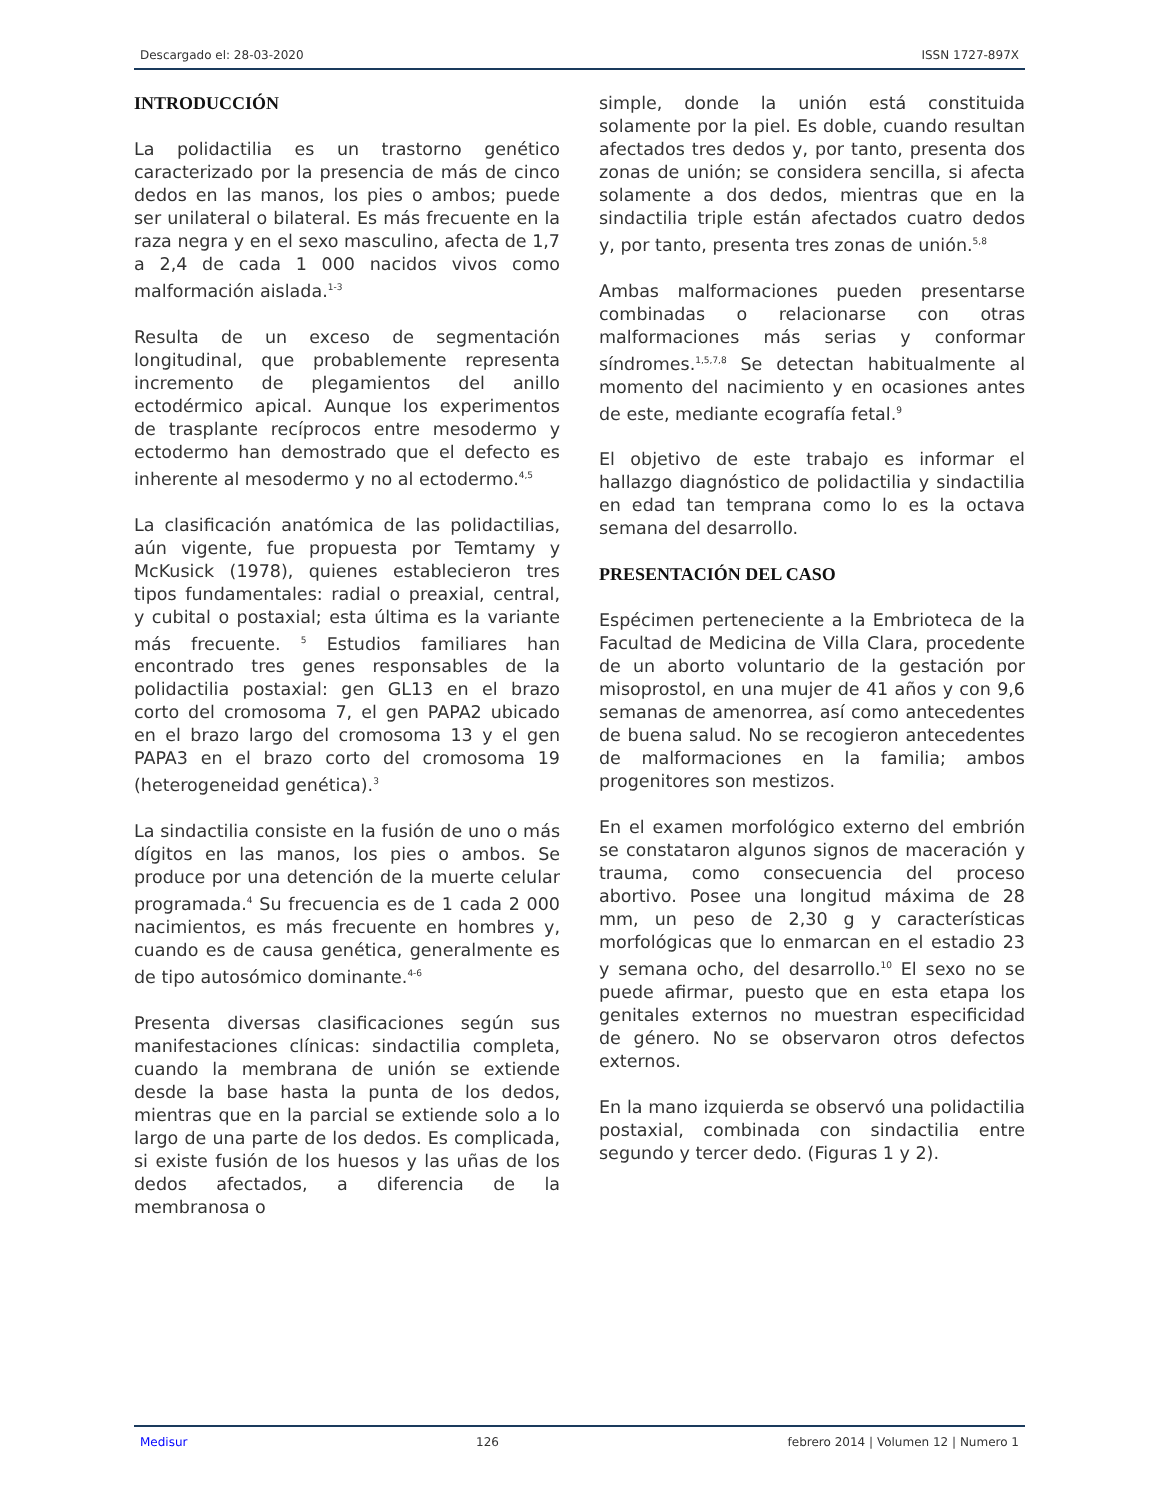Descargado el: 28-03-2020 ISSN 1727-897X
INTRODUCCIÓN
La polidactilia es un trastorno genético caracterizado por la presencia de más de cinco dedos en las manos, los pies o ambos; puede ser unilateral o bilateral. Es más frecuente en la raza negra y en el sexo masculino, afecta de 1,7 a 2,4 de cada 1 000 nacidos vivos como malformación aislada.<sup>1-3</sup>
Resulta de un exceso de segmentación longitudinal, que probablemente representa incremento de plegamientos del anillo ectodérmico apical. Aunque los experimentos de trasplante recíprocos entre mesodermo y ectodermo han demostrado que el defecto es inherente al mesodermo y no al ectodermo.<sup>4,5</sup>
La clasificación anatómica de las polidactilias, aún vigente, fue propuesta por Temtamy y McKusick (1978), quienes establecieron tres tipos fundamentales: radial o preaxial, central, y cubital o postaxial; esta última es la variante más frecuente. <sup>5</sup> Estudios familiares han encontrado tres genes responsables de la polidactilia postaxial: gen GL13 en el brazo corto del cromosoma 7, el gen PAPA2 ubicado en el brazo largo del cromosoma 13 y el gen PAPA3 en el brazo corto del cromosoma 19 (heterogeneidad genética).<sup>3</sup>
La sindactilia consiste en la fusión de uno o más dígitos en las manos, los pies o ambos. Se produce por una detención de la muerte celular programada.<sup>4</sup> Su frecuencia es de 1 cada 2 000 nacimientos, es más frecuente en hombres y, cuando es de causa genética, generalmente es de tipo autosómico dominante.<sup>4-6</sup>
Presenta diversas clasificaciones según sus manifestaciones clínicas: sindactilia completa, cuando la membrana de unión se extiende desde la base hasta la punta de los dedos, mientras que en la parcial se extiende solo a lo largo de una parte de los dedos. Es complicada, si existe fusión de los huesos y las uñas de los dedos afectados, a diferencia de la membranosa o
simple, donde la unión está constituida solamente por la piel. Es doble, cuando resultan afectados tres dedos y, por tanto, presenta dos zonas de unión; se considera sencilla, si afecta solamente a dos dedos, mientras que en la sindactilia triple están afectados cuatro dedos y, por tanto, presenta tres zonas de unión.<sup>5,8</sup>
Ambas malformaciones pueden presentarse combinadas o relacionarse con otras malformaciones más serias y conformar síndromes.<sup>1,5,7,8</sup> Se detectan habitualmente al momento del nacimiento y en ocasiones antes de este, mediante ecografía fetal.<sup>9</sup>
El objetivo de este trabajo es informar el hallazgo diagnóstico de polidactilia y sindactilia en edad tan temprana como lo es la octava semana del desarrollo.
PRESENTACIÓN DEL CASO
Espécimen perteneciente a la Embrioteca de la Facultad de Medicina de Villa Clara, procedente de un aborto voluntario de la gestación por misoprostol, en una mujer de 41 años y con 9,6 semanas de amenorrea, así como antecedentes de buena salud. No se recogieron antecedentes de malformaciones en la familia; ambos progenitores son mestizos.
En el examen morfológico externo del embrión se constataron algunos signos de maceración y trauma, como consecuencia del proceso abortivo. Posee una longitud máxima de 28 mm, un peso de 2,30 g y características morfológicas que lo enmarcan en el estadio 23 y semana ocho, del desarrollo.<sup>10</sup> El sexo no se puede afirmar, puesto que en esta etapa los genitales externos no muestran especificidad de género. No se observaron otros defectos externos.
En la mano izquierda se observó una polidactilia postaxial, combinada con sindactilia entre segundo y tercer dedo. (Figuras 1 y 2).
Medisur 126 febrero 2014 | Volumen 12 | Numero 1